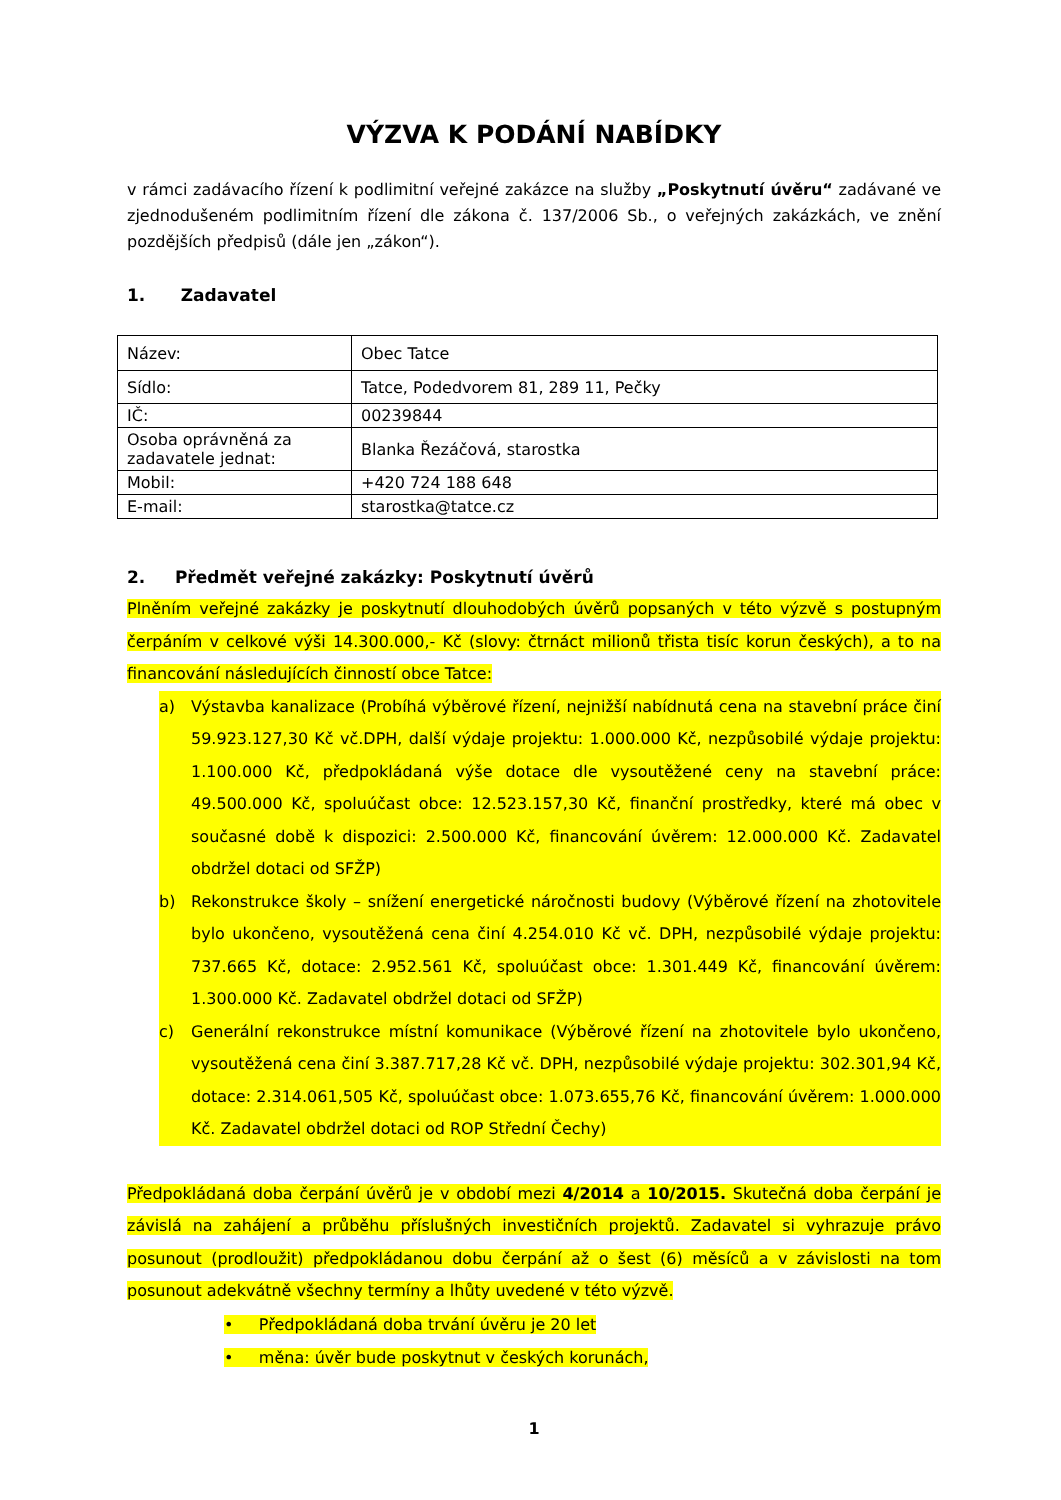VÝZVA K PODÁNÍ NABÍDKY
v rámci zadávacího řízení k podlimitní veřejné zakázce na služby „Poskytnutí úvěru“ zadávané ve zjednodušeném podlimitním řízení dle zákona č. 137/2006 Sb., o veřejných zakázkách, ve znění pozdějších předpisů (dále jen „zákon“).
1. Zadavatel
| Název: | Obec Tatce |
| Sídlo: | Tatce, Podedvorem 81, 289 11, Pečky |
| IČ: | 00239844 |
| Osoba oprávněná za zadavatele jednat: | Blanka Řezáčová, starostka |
| Mobil: | +420 724 188 648 |
| E-mail: | starostka@tatce.cz |
2. Předmět veřejné zakázky: Poskytnutí úvěrů
Plněním veřejné zakázky je poskytnutí dlouhodobých úvěrů popsaných v této výzvě s postupným čerpáním v celkové výši 14.300.000,- Kč (slovy: čtrnáct milionů třista tisíc korun českých), a to na financování následujících činností obce Tatce:
a) Výstavba kanalizace (Probíhá výběrové řízení, nejnižší nabídnutá cena na stavební práce činí 59.923.127,30 Kč vč.DPH, další výdaje projektu: 1.000.000 Kč, nezpůsobilé výdaje projektu: 1.100.000 Kč, předpokládaná výše dotace dle vysoutěžené ceny na stavební práce: 49.500.000 Kč, spoluúčast obce: 12.523.157,30 Kč, finanční prostředky, které má obec v současné době k dispozici: 2.500.000 Kč, financování úvěrem: 12.000.000 Kč. Zadavatel obdržel dotaci od SFŽP)
b) Rekonstrukce školy – snížení energetické náročnosti budovy (Výběrové řízení na zhotovitele bylo ukončeno, vysoutěžená cena činí 4.254.010 Kč vč. DPH, nezpůsobilé výdaje projektu: 737.665 Kč, dotace: 2.952.561 Kč, spoluúčast obce: 1.301.449 Kč, financování úvěrem: 1.300.000 Kč. Zadavatel obdržel dotaci od SFŽP)
c) Generální rekonstrukce místní komunikace (Výběrové řízení na zhotovitele bylo ukončeno, vysoutěžená cena činí 3.387.717,28 Kč vč. DPH, nezpůsobilé výdaje projektu: 302.301,94 Kč, dotace: 2.314.061,505 Kč, spoluúčast obce: 1.073.655,76 Kč, financování úvěrem: 1.000.000 Kč. Zadavatel obdržel dotaci od ROP Střední Čechy)
Předpokládaná doba čerpání úvěrů je v období mezi 4/2014 a 10/2015. Skutečná doba čerpání je závislá na zahájení a průběhu příslušných investičních projektů. Zadavatel si vyhrazuje právo posunout (prodloužit) předpokládanou dobu čerpání až o šest (6) měsíců a v závislosti na tom posunout adekvátně všechny termíny a lhůty uvedené v této výzvě.
• Předpokládaná doba trvání úvěru je 20 let
• měna: úvěr bude poskytnut v českých korunách,
1